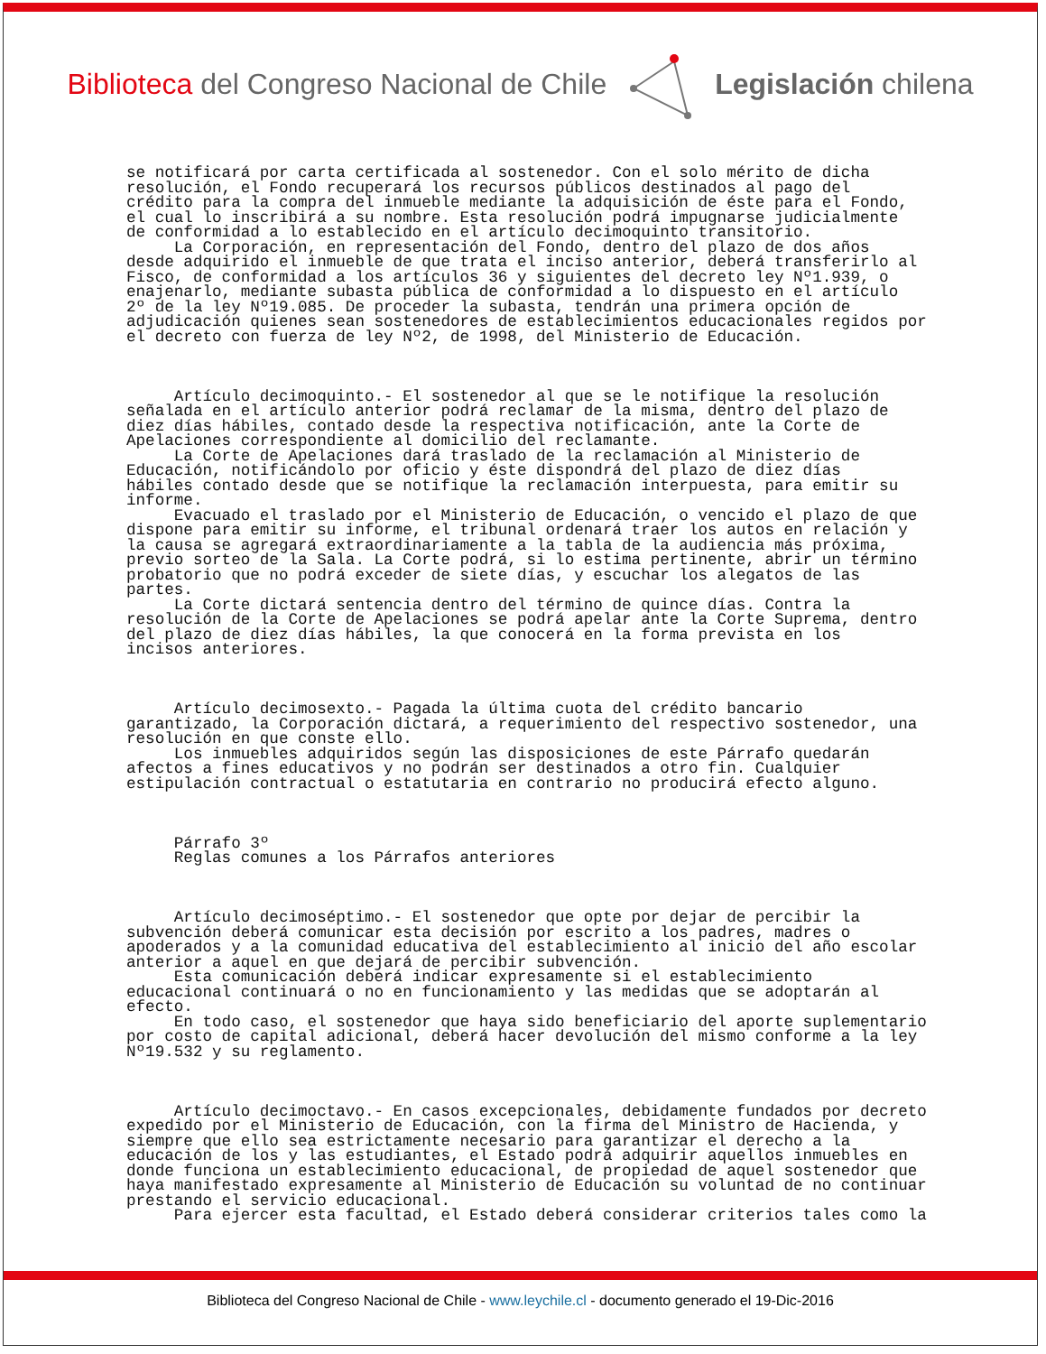Biblioteca del Congreso Nacional de Chile Legislación chilena
se notificará por carta certificada al sostenedor. Con el solo mérito de dicha resolución, el Fondo recuperará los recursos públicos destinados al pago del crédito para la compra del inmueble mediante la adquisición de éste para el Fondo, el cual lo inscribirá a su nombre. Esta resolución podrá impugnarse judicialmente de conformidad a lo establecido en el artículo decimoquinto transitorio. La Corporación, en representación del Fondo, dentro del plazo de dos años desde adquirido el inmueble de que trata el inciso anterior, deberá transferirlo al Fisco, de conformidad a los artículos 36 y siguientes del decreto ley Nº1.939, o enajenarlo, mediante subasta pública de conformidad a lo dispuesto en el artículo 2º de la ley Nº19.085. De proceder la subasta, tendrán una primera opción de adjudicación quienes sean sostenedores de establecimientos educacionales regidos por el decreto con fuerza de ley Nº2, de 1998, del Ministerio de Educación. Artículo decimoquinto.- El sostenedor al que se le notifique la resolución señalada en el artículo anterior podrá reclamar de la misma, dentro del plazo de diez días hábiles, contado desde la respectiva notificación, ante la Corte de Apelaciones correspondiente al domicilio del reclamante. La Corte de Apelaciones dará traslado de la reclamación al Ministerio de Educación, notificándolo por oficio y éste dispondrá del plazo de diez días hábiles contado desde que se notifique la reclamación interpuesta, para emitir su informe. Evacuado el traslado por el Ministerio de Educación, o vencido el plazo de que dispone para emitir su informe, el tribunal ordenará traer los autos en relación y la causa se agregará extraordinariamente a la tabla de la audiencia más próxima, previo sorteo de la Sala. La Corte podrá, si lo estima pertinente, abrir un término probatorio que no podrá exceder de siete días, y escuchar los alegatos de las partes. La Corte dictará sentencia dentro del término de quince días. Contra la resolución de la Corte de Apelaciones se podrá apelar ante la Corte Suprema, dentro del plazo de diez días hábiles, la que conocerá en la forma prevista en los incisos anteriores. Artículo decimosexto.- Pagada la última cuota del crédito bancario garantizado, la Corporación dictará, a requerimiento del respectivo sostenedor, una resolución en que conste ello. Los inmuebles adquiridos según las disposiciones de este Párrafo quedarán afectos a fines educativos y no podrán ser destinados a otro fin. Cualquier estipulación contractual o estatutaria en contrario no producirá efecto alguno. Párrafo 3º Reglas comunes a los Párrafos anteriores Artículo decimoséptimo.- El sostenedor que opte por dejar de percibir la subvención deberá comunicar esta decisión por escrito a los padres, madres o apoderados y a la comunidad educativa del establecimiento al inicio del año escolar anterior a aquel en que dejará de percibir subvención. Esta comunicación deberá indicar expresamente si el establecimiento educacional continuará o no en funcionamiento y las medidas que se adoptarán al efecto. En todo caso, el sostenedor que haya sido beneficiario del aporte suplementario por costo de capital adicional, deberá hacer devolución del mismo conforme a la ley Nº19.532 y su reglamento. Artículo decimoctavo.- En casos excepcionales, debidamente fundados por decreto expedido por el Ministerio de Educación, con la firma del Ministro de Hacienda, y siempre que ello sea estrictamente necesario para garantizar el derecho a la educación de los y las estudiantes, el Estado podrá adquirir aquellos inmuebles en donde funciona un establecimiento educacional, de propiedad de aquel sostenedor que haya manifestado expresamente al Ministerio de Educación su voluntad de no continuar prestando el servicio educacional. Para ejercer esta facultad, el Estado deberá considerar criterios tales como la
Biblioteca del Congreso Nacional de Chile - www.leychile.cl - documento generado el 19-Dic-2016